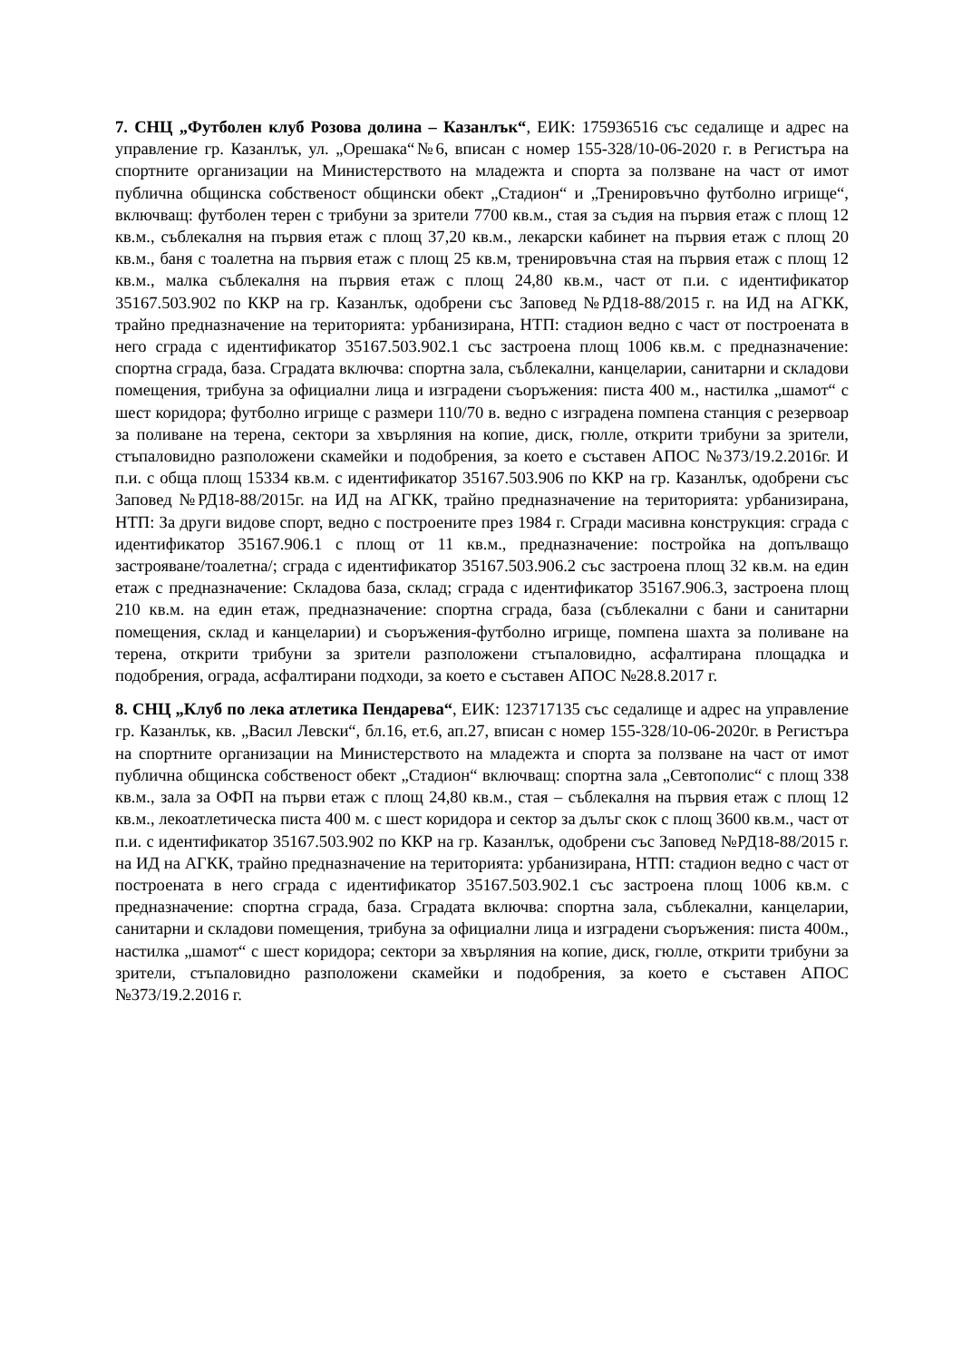7. СНЦ „Футболен клуб Розова долина – Казанлък“, ЕИК: 175936516 със седалище и адрес на управление гр. Казанлък, ул. „Орешака“№6, вписан с номер 155-328/10-06-2020 г. в Регистъра на спортните организации на Министерството на младежта и спорта за ползване на част от имот публична общинска собственост общински обект „Стадион“ и „Тренировъчно футболно игрище“, включващ: футболен терен с трибуни за зрители 7700 кв.м., стая за съдия на първия етаж с площ 12 кв.м., съблекалня на първия етаж с площ 37,20 кв.м., лекарски кабинет на първия етаж с площ 20 кв.м., баня с тоалетна на първия етаж с площ 25 кв.м, тренировъчна стая на първия етаж с площ 12 кв.м., малка съблекалня на първия етаж с площ 24,80 кв.м., част от п.и. с идентификатор 35167.503.902 по ККР на гр. Казанлък, одобрени със Заповед №РД18-88/2015 г. на ИД на АГКК, трайно предназначение на територията: урбанизирана, НТП: стадион ведно с част от построената в него сграда с идентификатор 35167.503.902.1 със застроена площ 1006 кв.м. с предназначение: спортна сграда, база. Сградата включва: спортна зала, съблекални, канцеларии, санитарни и складови помещения, трибуна за официални лица и изградени съоръжения: писта 400 м., настилка „шамот“ с шест коридора; футболно игрище с размери 110/70 в. ведно с изградена помпена станция с резервоар за поливане на терена, сектори за хвърляния на копие, диск, гюлле, открити трибуни за зрители, стъпаловидно разположени скамейки и подобрения, за което е съставен АПОС №373/19.2.2016г. И п.и. с обща площ 15334 кв.м. с идентификатор 35167.503.906 по ККР на гр. Казанлък, одобрени със Заповед №РД18-88/2015г. на ИД на АГКК, трайно предназначение на територията: урбанизирана, НТП: За други видове спорт, ведно с построените през 1984 г. Сгради масивна конструкция: сграда с идентификатор 35167.906.1 с площ от 11 кв.м., предназначение: постройка на допълващо застрояване/тоалетна/; сграда с идентификатор 35167.503.906.2 със застроена площ 32 кв.м. на един етаж с предназначение: Складова база, склад; сграда с идентификатор 35167.906.3, застроена площ 210 кв.м. на един етаж, предназначение: спортна сграда, база (съблекални с бани и санитарни помещения, склад и канцеларии) и съоръжения-футболно игрище, помпена шахта за поливане на терена, открити трибуни за зрители разположени стъпаловидно, асфалтирана площадка и подобрения, ограда, асфалтирани подходи, за което е съставен АПОС №28.8.2017 г.
8. СНЦ „Клуб по лека атлетика Пендарева“, ЕИК: 123717135 със седалище и адрес на управление гр. Казанлък, кв. „Васил Левски“, бл.16, ет.6, ап.27, вписан с номер 155-328/10-06-2020г. в Регистъра на спортните организации на Министерството на младежта и спорта за ползване на част от имот публична общинска собственост обект „Стадион“ включващ: спортна зала „Севтополис“ с площ 338 кв.м., зала за ОФП на първи етаж с площ 24,80 кв.м., стая – съблекалня на първия етаж с площ 12 кв.м., лекоатлетическа писта 400 м. с шест коридора и сектор за дълъг скок с площ 3600 кв.м., част от п.и. с идентификатор 35167.503.902 по ККР на гр. Казанлък, одобрени със Заповед №РД18-88/2015 г. на ИД на АГКК, трайно предназначение на територията: урбанизирана, НТП: стадион ведно с част от построената в него сграда с идентификатор 35167.503.902.1 със застроена площ 1006 кв.м. с предназначение: спортна сграда, база. Сградата включва: спортна зала, съблекални, канцеларии, санитарни и складови помещения, трибуна за официални лица и изградени съоръжения: писта 400м., настилка „шамот“ с шест коридора; сектори за хвърляния на копие, диск, гюлле, открити трибуни за зрители, стъпаловидно разположени скамейки и подобрения, за което е съставен АПОС №373/19.2.2016 г.